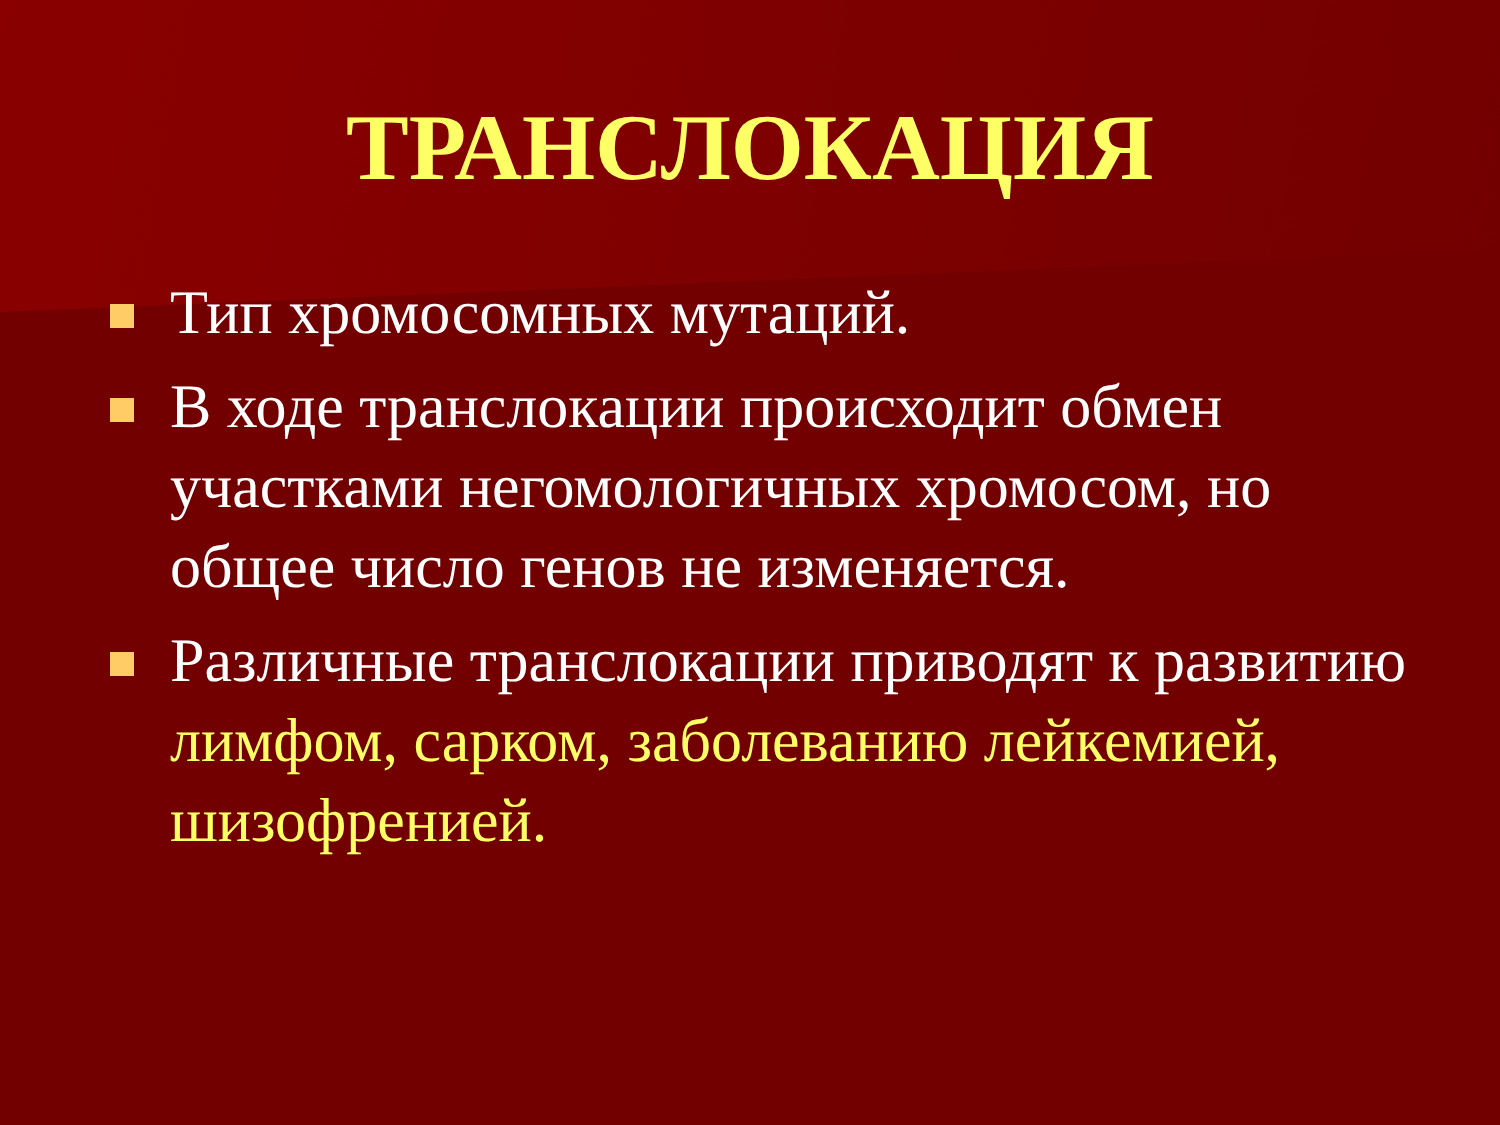ТРАНСЛОКАЦИЯ
■ Тип хромосомных мутаций.
■ В ходе транслокации происходит обмен участками негомологичных хромосом, но общее число генов не изменяется.
■ Различные транслокации приводят к развитию лимфом, сарком, заболеванию лейкемией, шизофренией.